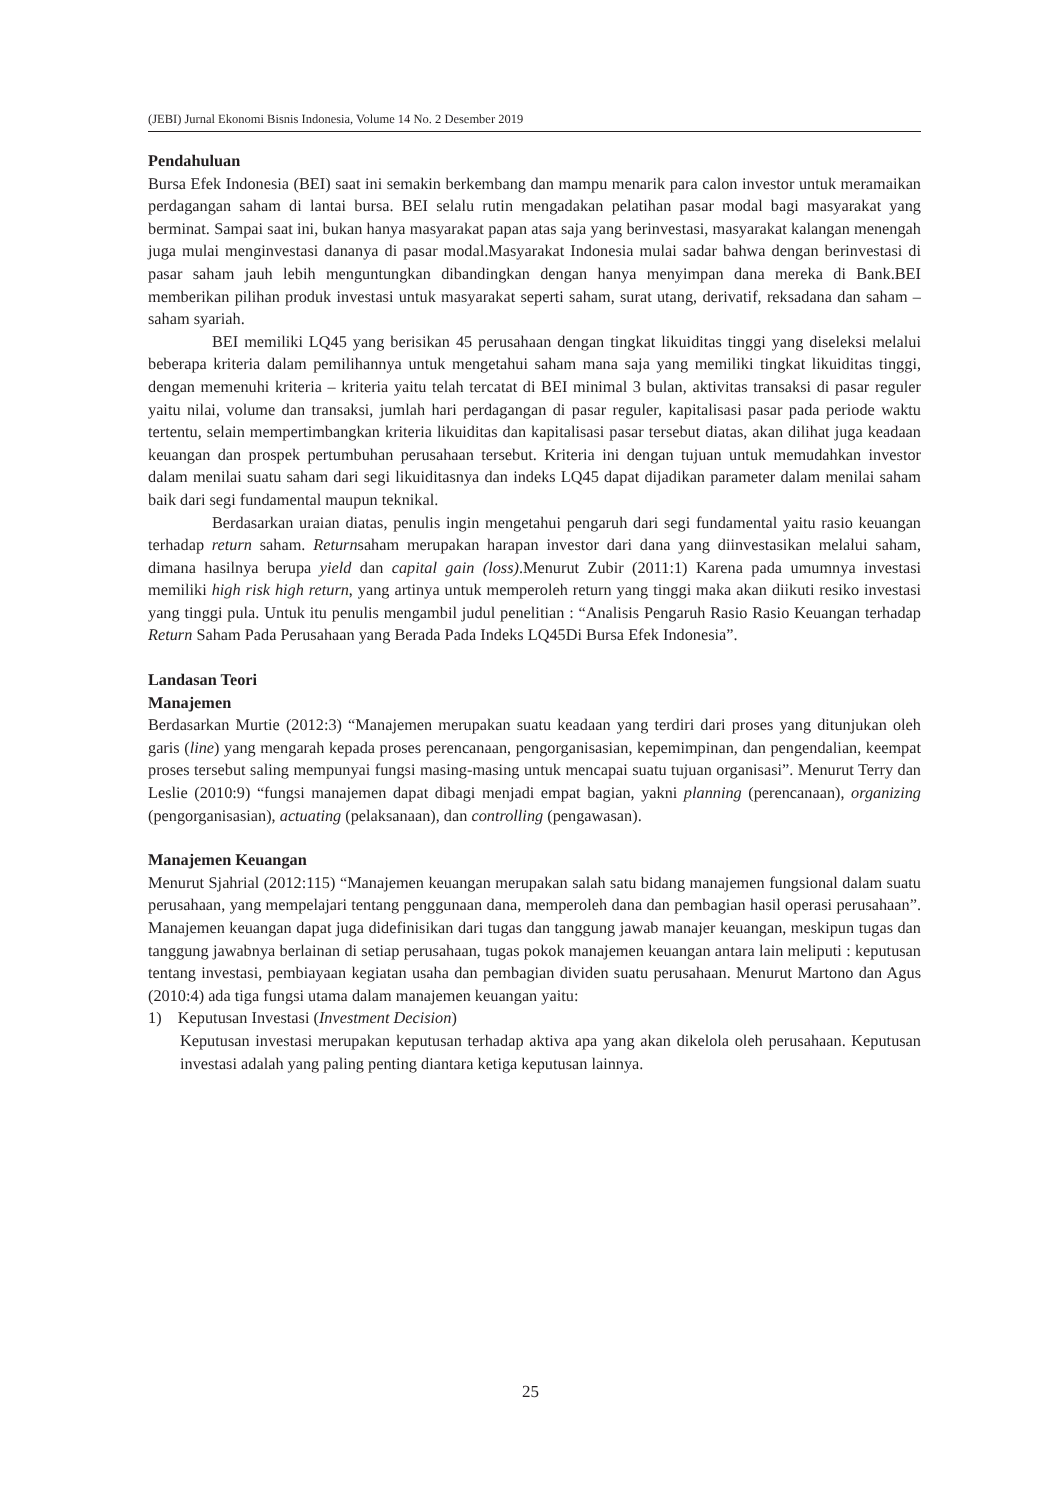(JEBI) Jurnal Ekonomi Bisnis Indonesia, Volume 14 No. 2 Desember 2019
Pendahuluan
Bursa Efek Indonesia (BEI) saat ini semakin berkembang dan mampu menarik para calon investor untuk meramaikan perdagangan saham di lantai bursa. BEI selalu rutin mengadakan pelatihan pasar modal bagi masyarakat yang berminat. Sampai saat ini, bukan hanya masyarakat papan atas saja yang berinvestasi, masyarakat kalangan menengah juga mulai menginvestasi dananya di pasar modal.Masyarakat Indonesia mulai sadar bahwa dengan berinvestasi di pasar saham jauh lebih menguntungkan dibandingkan dengan hanya menyimpan dana mereka di Bank.BEI memberikan pilihan produk investasi untuk masyarakat seperti saham, surat utang, derivatif, reksadana dan saham – saham syariah.
BEI memiliki LQ45 yang berisikan 45 perusahaan dengan tingkat likuiditas tinggi yang diseleksi melalui beberapa kriteria dalam pemilihannya untuk mengetahui saham mana saja yang memiliki tingkat likuiditas tinggi, dengan memenuhi kriteria – kriteria yaitu telah tercatat di BEI minimal 3 bulan, aktivitas transaksi di pasar reguler yaitu nilai, volume dan transaksi, jumlah hari perdagangan di pasar reguler, kapitalisasi pasar pada periode waktu tertentu, selain mempertimbangkan kriteria likuiditas dan kapitalisasi pasar tersebut diatas, akan dilihat juga keadaan keuangan dan prospek pertumbuhan perusahaan tersebut. Kriteria ini dengan tujuan untuk memudahkan investor dalam menilai suatu saham dari segi likuiditasnya dan indeks LQ45 dapat dijadikan parameter dalam menilai saham baik dari segi fundamental maupun teknikal.
Berdasarkan uraian diatas, penulis ingin mengetahui pengaruh dari segi fundamental yaitu rasio keuangan terhadap return saham. Returnsaham merupakan harapan investor dari dana yang diinvestasikan melalui saham, dimana hasilnya berupa yield dan capital gain (loss).Menurut Zubir (2011:1) Karena pada umumnya investasi memiliki high risk high return, yang artinya untuk memperoleh return yang tinggi maka akan diikuti resiko investasi yang tinggi pula. Untuk itu penulis mengambil judul penelitian : “Analisis Pengaruh Rasio Rasio Keuangan terhadap Return Saham Pada Perusahaan yang Berada Pada Indeks LQ45Di Bursa Efek Indonesia”.
Landasan Teori
Manajemen
Berdasarkan Murtie (2012:3) “Manajemen merupakan suatu keadaan yang terdiri dari proses yang ditunjukan oleh garis (line) yang mengarah kepada proses perencanaan, pengorganisasian, kepemimpinan, dan pengendalian, keempat proses tersebut saling mempunyai fungsi masing-masing untuk mencapai suatu tujuan organisasi”. Menurut Terry dan Leslie (2010:9) “fungsi manajemen dapat dibagi menjadi empat bagian, yakni planning (perencanaan), organizing (pengorganisasian), actuating (pelaksanaan), dan controlling (pengawasan).
Manajemen Keuangan
Menurut Sjahrial (2012:115) “Manajemen keuangan merupakan salah satu bidang manajemen fungsional dalam suatu perusahaan, yang mempelajari tentang penggunaan dana, memperoleh dana dan pembagian hasil operasi perusahaan”. Manajemen keuangan dapat juga didefinisikan dari tugas dan tanggung jawab manajer keuangan, meskipun tugas dan tanggung jawabnya berlainan di setiap perusahaan, tugas pokok manajemen keuangan antara lain meliputi : keputusan tentang investasi, pembiayaan kegiatan usaha dan pembagian dividen suatu perusahaan. Menurut Martono dan Agus (2010:4) ada tiga fungsi utama dalam manajemen keuangan yaitu:
1) Keputusan Investasi (Investment Decision)
Keputusan investasi merupakan keputusan terhadap aktiva apa yang akan dikelola oleh perusahaan. Keputusan investasi adalah yang paling penting diantara ketiga keputusan lainnya.
25